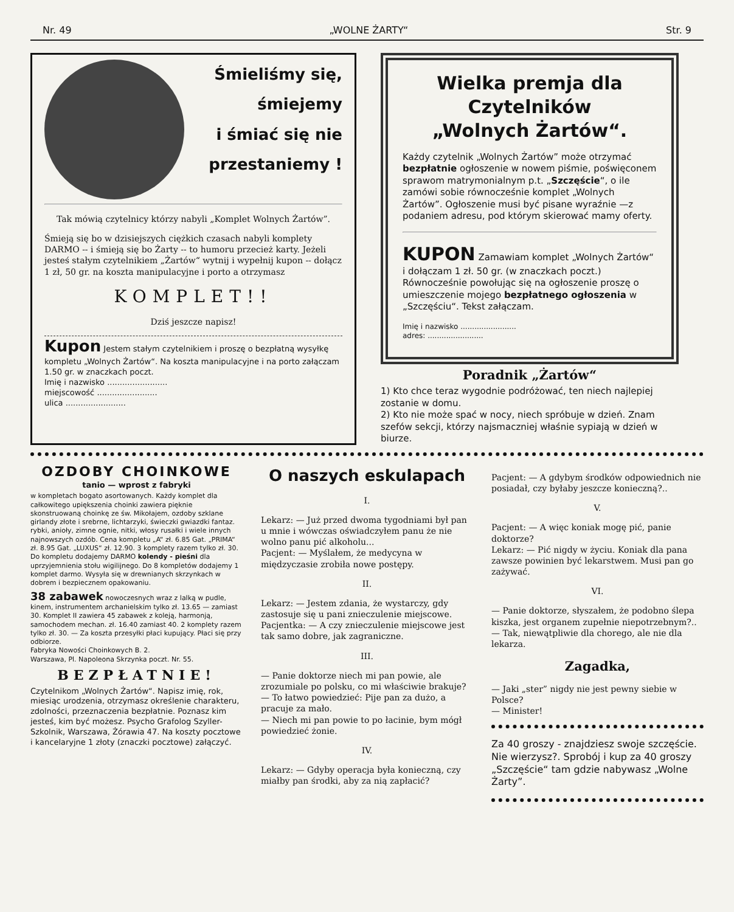Nr. 49 „WOLNE ŻARTY“Str. 9
Śmieliśmy się,
śmiejemy
i śmiać się nie
przestaniemy !
Tak mówią czytelnicy którzy nabyli „Komplet Wolnych Żartów”.
Śmieją się bo w dzisiejszych ciężkich czasach nabyli komplety DARMO -- i śmieją się bo Żarty -- to humoru przecież karty. Jeżeli jesteś stałym czytelnikiem „Żartów“ wytnij i wypełnij kupon -- dołącz 1 zł, 50 gr. na koszta manipulacyjne i porto a otrzymasz
KOMPLET!!
Dziś jeszcze napisz!
Kupon Jestem stałym czytelnikiem i proszę o bezpłatną wysyłkę kompletu „Wolnych Żartów“. Na koszta manipulacyjne i na porto załączam 1.50 gr. w znaczkach poczt.
Imię i nazwisko ........................
miejscowość ........................
ulica ........................
Wielka premja dla
Czytelników
„Wolnych Żartów“.
Każdy czytelnik „Wolnych Żartów” może otrzymać bezpłatnie ogłoszenie w nowem piśmie, poświęconem sprawom matrymonialnym p.t. „Szczęście“, o ile zamówi sobie równocześnie komplet „Wolnych Żartów”. Ogłoszenie musi być pisane wyraźnie —z podaniem adresu, pod którym skierować mamy oferty.
KUPON Zamawiam komplet „Wolnych Żartów“ i dołączam 1 zł. 50 gr. (w znaczkach poczt.) Równocześnie powołując się na ogłoszenie proszę o umieszczenie mojego bezpłatnego ogłoszenia w „Szczęściu“. Tekst załączam.
Imię i nazwisko ........................
adres: ........................
Poradnik „Żartów“
1) Kto chce teraz wygodnie podróżować, ten niech najlepiej zostanie w domu.
2) Kto nie może spać w nocy, niech spróbuje w dzień. Znam szefów sekcji, którzy najsmaczniej właśnie sypiają w dzień w biurze.
OZDOBY CHOINKOWE
tanio — wprost z fabryki
w kompletach bogato asortowanych. Każdy komplet dla całkowitego upiększenia choinki zawiera pięknie skonstruowaną choinkę ze św. Mikołajem, ozdoby szklane girlandy złote i srebrne, lichtarzyki, świeczki gwiazdki fantaz. rybki, anioły, zimne ognie, nitki, włosy rusałki i wiele innych najnowszych ozdób. Cena kompletu „A“ zł. 6.85 Gat. „PRIMA“ zł. 8.95 Gat. „LUXUS“ zł. 12.90. 3 komplety razem tylko zł. 30. Do kompletu dodajemy DARMO kolendy - pieśni dla uprzyjemnienia stołu wigilijnego. Do 8 kompletów dodajemy 1 komplet darmo. Wysyła się w drewnianych skrzynkach w dobrem i bezpiecznem opakowaniu.
38 zabawek nowoczesnych wraz z lalką w pudle, kinem, instrumentem archanielskim tylko zł. 13.65 — zamiast 30. Komplet II zawiera 45 zabawek z koleją, harmonją, samochodem mechan. zł. 16.40 zamiast 40. 2 komplety razem tylko zł. 30. — Za koszta przesyłki płaci kupujący. Płaci się przy odbiorze.
Fabryka Nowości Choinkowych B. 2.
Warszawa, Pl. Napoleona Skrzynka poczt. Nr. 55.
BEZPŁATNIE!
Czytelnikom „Wolnych Żartów“. Napisz imię, rok, miesiąc urodzenia, otrzymasz określenie charakteru, zdolności, przeznaczenia bezpłatnie. Poznasz kim jesteś, kim być możesz. Psycho Grafolog Szyller-Szkolnik, Warszawa, Żórawia 47. Na koszty pocztowe i kancelaryjne 1 złoty (znaczki pocztowe) załączyć.
O naszych eskulapach
I.
Lekarz: — Już przed dwoma tygodniami był pan u mnie i wówczas oświadczyłem panu że nie wolno panu pić alkoholu...
Pacjent: — Myślałem, że medycyna w międzyczasie zrobiła nowe postępy.
II.
Lekarz: — Jestem zdania, że wystarczy, gdy zastosuje się u pani znieczulenie miejscowe.
Pacjentka: — A czy znieczulenie miejscowe jest tak samo dobre, jak zagraniczne.
III.
— Panie doktorze niech mi pan powie, ale zrozumiale po polsku, co mi właściwie brakuje?
— To łatwo powiedzieć: Pije pan za dużo, a pracuje za mało.
— Niech mi pan powie to po łacinie, bym mógł powiedzieć żonie.
IV.
Lekarz: — Gdyby operacja była konieczną, czy miałby pan środki, aby za nią zapłacić?
Pacjent: — A gdybym środków odpowiednich nie posiadał, czy byłaby jeszcze konieczną?..
V.
Pacjent: — A więc koniak mogę pić, panie doktorze?
Lekarz: — Pić nigdy w życiu. Koniak dla pana zawsze powinien być lekarstwem. Musi pan go zażywać.
VI.
— Panie doktorze, słyszałem, że podobno ślepa kiszka, jest organem zupełnie niepotrzebnym?..
— Tak, niewątpliwie dla chorego, ale nie dla lekarza.
Zagadka,
— Jaki „ster” nigdy nie jest pewny siebie w Polsce?
— Minister!
Za 40 groszy - znajdziesz swoje szczęście. Nie wierzysz?. Sprobój i kup za 40 groszy „Szczęście“ tam gdzie nabywasz „Wolne Żarty”.